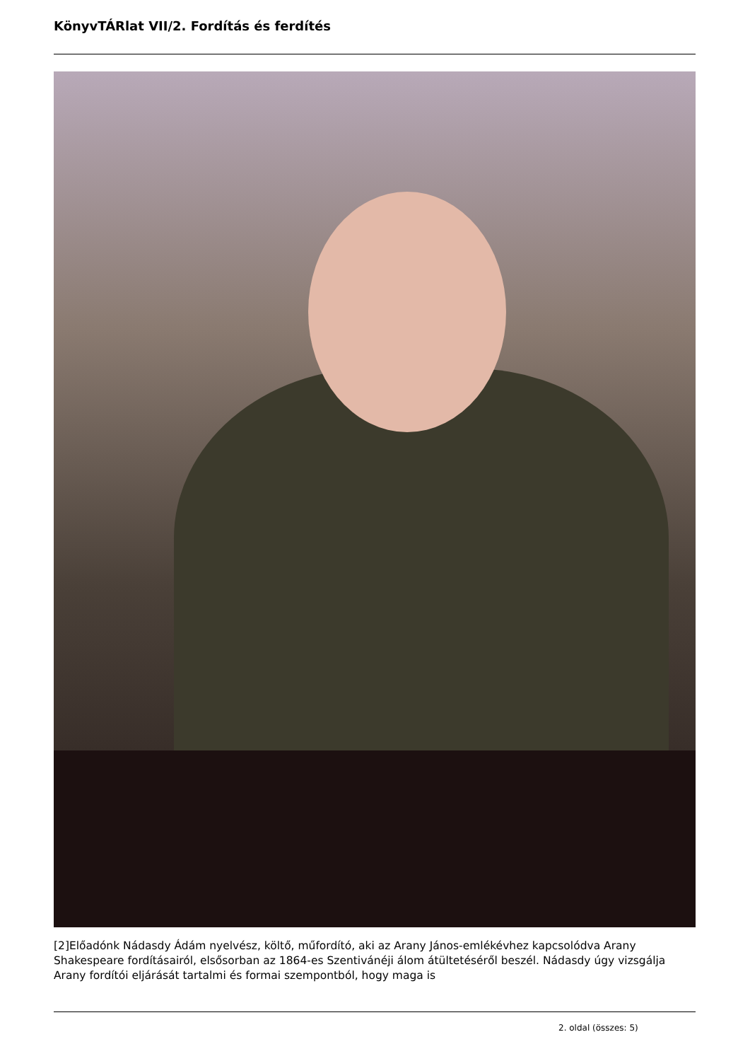KönyvTÁRlat VII/2. Fordítás és ferdítés
[2]Előadónk Nádasdy Ádám nyelvész, költő, műfordító, aki az Arany János-emlékévhez kapcsolódva Arany Shakespeare fordításairól, elsősorban az 1864-es Szentivánéji álom átültetéséről beszél. Nádasdy úgy vizsgálja Arany fordítói eljárását tartalmi és formai szempontból, hogy maga is
2. oldal (összes: 5)